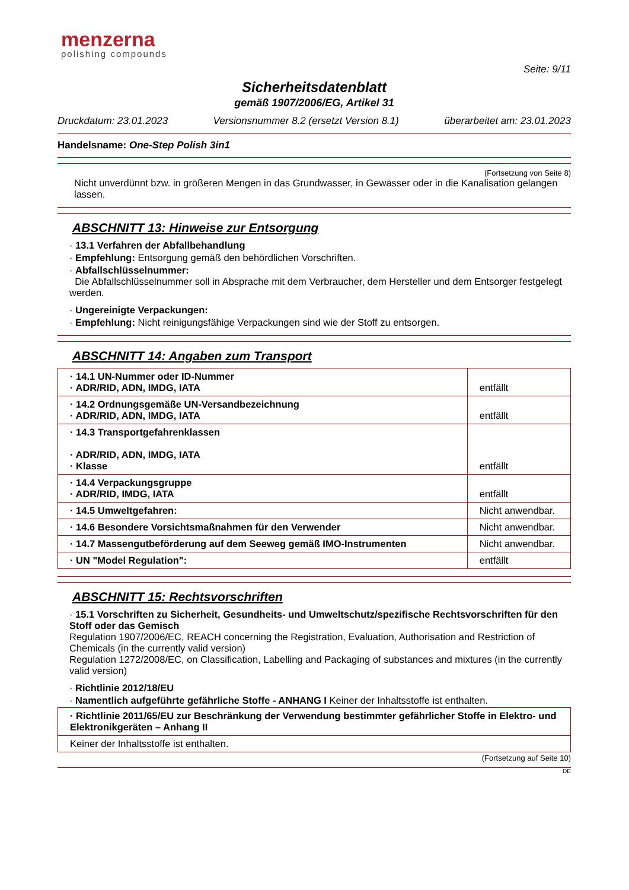menzerna
polishing compounds
Seite: 9/11
Sicherheitsdatenblatt
gemäß 1907/2006/EG, Artikel 31
Druckdatum: 23.01.2023 Versionsnummer 8.2 (ersetzt Version 8.1) überarbeitet am: 23.01.2023
Handelsname: One-Step Polish 3in1
(Fortsetzung von Seite 8)
Nicht unverdünnt bzw. in größeren Mengen in das Grundwasser, in Gewässer oder in die Kanalisation gelangen lassen.
ABSCHNITT 13: Hinweise zur Entsorgung
· 13.1 Verfahren der Abfallbehandlung
· Empfehlung: Entsorgung gemäß den behördlichen Vorschriften.
· Abfallschlüsselnummer:
Die Abfallschlüsselnummer soll in Absprache mit dem Verbraucher, dem Hersteller und dem Entsorger festgelegt werden.
· Ungereinigte Verpackungen:
· Empfehlung: Nicht reinigungsfähige Verpackungen sind wie der Stoff zu entsorgen.
ABSCHNITT 14: Angaben zum Transport
| · 14.1 UN-Nummer oder ID-Nummer · ADR/RID, ADN, IMDG, IATA | entfällt |
| · 14.2 Ordnungsgemäße UN-Versandbezeichnung · ADR/RID, ADN, IMDG, IATA | entfällt |
| · 14.3 Transportgefahrenklassen · ADR/RID, ADN, IMDG, IATA · Klasse | entfällt |
| · 14.4 Verpackungsgruppe · ADR/RID, IMDG, IATA | entfällt |
| · 14.5 Umweltgefahren: | Nicht anwendbar. |
| · 14.6 Besondere Vorsichtsmaßnahmen für den Verwender | Nicht anwendbar. |
| · 14.7 Massengutbeförderung auf dem Seeweg gemäß IMO-Instrumenten | Nicht anwendbar. |
| · UN "Model Regulation": | entfällt |
ABSCHNITT 15: Rechtsvorschriften
· 15.1 Vorschriften zu Sicherheit, Gesundheits- und Umweltschutz/spezifische Rechtsvorschriften für den Stoff oder das Gemisch
Regulation 1907/2006/EC, REACH concerning the Registration, Evaluation, Authorisation and Restriction of Chemicals (in the currently valid version)
Regulation 1272/2008/EC, on Classification, Labelling and Packaging of substances and mixtures (in the currently valid version)
· Richtlinie 2012/18/EU
· Namentlich aufgeführte gefährliche Stoffe - ANHANG I Keiner der Inhaltsstoffe ist enthalten.
| · Richtlinie 2011/65/EU zur Beschränkung der Verwendung bestimmter gefährlicher Stoffe in Elektro- und Elektronikgeräten – Anhang II |
| Keiner der Inhaltsstoffe ist enthalten. |
(Fortsetzung auf Seite 10)
DE